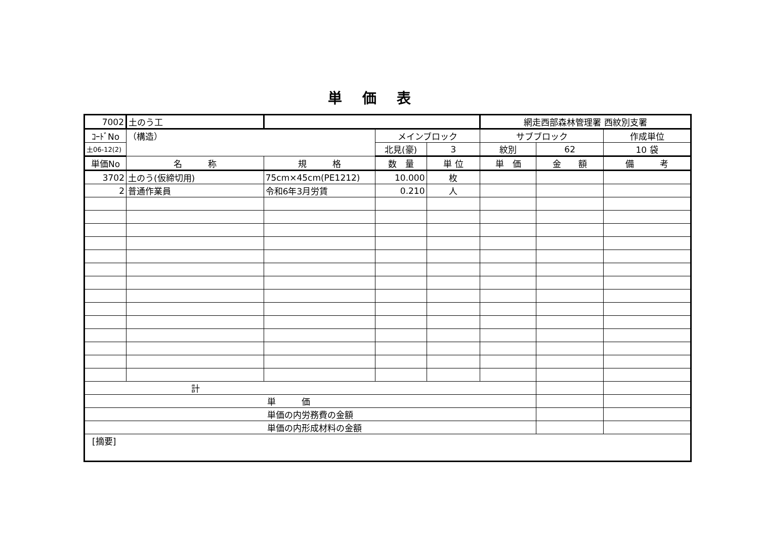単価表
| 7002 | 土のう工 | | | | 網走西部森林管理署 西紋別支署 | | |
| ｺｰﾄﾞNo | （構造） | | メインブロック | | サブブロック | | 作成単位 |
| 土06-12(2) | | | 北見(豪) | 3 | 紋別 | 62 | 10 袋 |
| 単価No | 名 称 | 規 格 | 数 量 | 単 位 | 単 価 | 金 額 | 備 考 |
| 3702 | 土のう(仮締切用) | 75cm×45cm(PE1212) | 10.000 | 枚 | | | |
| 2 | 普通作業員 | 令和6年3月労賃 | 0.210 | 人 | | | |
| 計 | | | | | | | |
| 単 価 | | | | | | | |
| 単価の内労務費の金額 | | | | | | | |
| 単価の内形成材料の金額 | | | | | | | |
| [摘要] | | | | | | | |